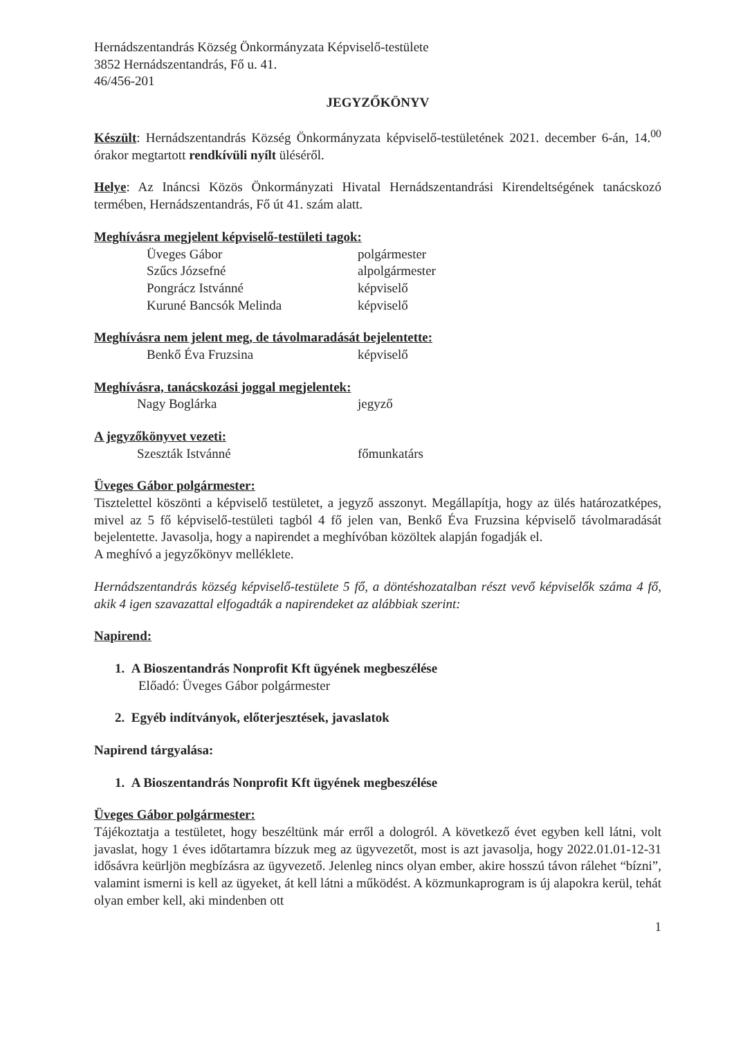Hernádszentandrás Község Önkormányzata Képviselő-testülete
3852 Hernádszentandrás, Fő u. 41.
46/456-201
JEGYZŐKÖNYV
Készült: Hernádszentandrás Község Önkormányzata képviselő-testületének 2021. december 6-án, 14.<sup>00</sup> órakor megtartott rendkívüli nyílt üléséről.
Helye: Az Ináncsi Közös Önkormányzati Hivatal Hernádszentandrási Kirendeltségének tanácskozó termében, Hernádszentandrás, Fő út 41. szám alatt.
Meghívásra megjelent képviselő-testületi tagok:
Üveges Gábor polgármester
Szűcs Józsefné alpolgármester
Pongrácz Istvánné képviselő
Kuruné Bancsók Melinda képviselő
Meghívásra nem jelent meg, de távolmaradását bejelentette:
Benkő Éva Fruzsina képviselő
Meghívásra, tanácskozási joggal megjelentek:
Nagy Boglárka jegyző
A jegyzőkönyvet vezeti:
Szeszták Istvánné főmunkatárs
Üveges Gábor polgármester:
Tisztelettel köszönti a képviselő testületet, a jegyző asszonyt. Megállapítja, hogy az ülés határozatképes, mivel az 5 fő képviselő-testületi tagból 4 fő jelen van, Benkő Éva Fruzsina képviselő távolmaradását bejelentette. Javasolja, hogy a napirendet a meghívóban közöltek alapján fogadják el.
A meghívó a jegyzőkönyv melléklete.
Hernádszentandrás község képviselő-testülete 5 fő, a döntéshozatalban részt vevő képviselők száma 4 fő, akik 4 igen szavazattal elfogadták a napirendeket az alábbiak szerint:
Napirend:
1. A Bioszentandrás Nonprofit Kft ügyének megbeszélése
Előadó: Üveges Gábor polgármester
2. Egyéb indítványok, előterjesztések, javaslatok
Napirend tárgyalása:
1. A Bioszentandrás Nonprofit Kft ügyének megbeszélése
Üveges Gábor polgármester:
Tájékoztatja a testületet, hogy beszéltünk már erről a dologról. A következő évet egyben kell látni, volt javaslat, hogy 1 éves időtartamra bízzuk meg az ügyvezetőt, most is azt javasolja, hogy 2022.01.01-12-31 idősávra keürljön megbízásra az ügyvezető. Jelenleg nincs olyan ember, akire hosszú távon rálehet “bízni”, valamint ismerni is kell az ügyeket, át kell látni a működést. A közmunkaprogram is új alapokra kerül, tehát olyan ember kell, aki mindenben ott
1